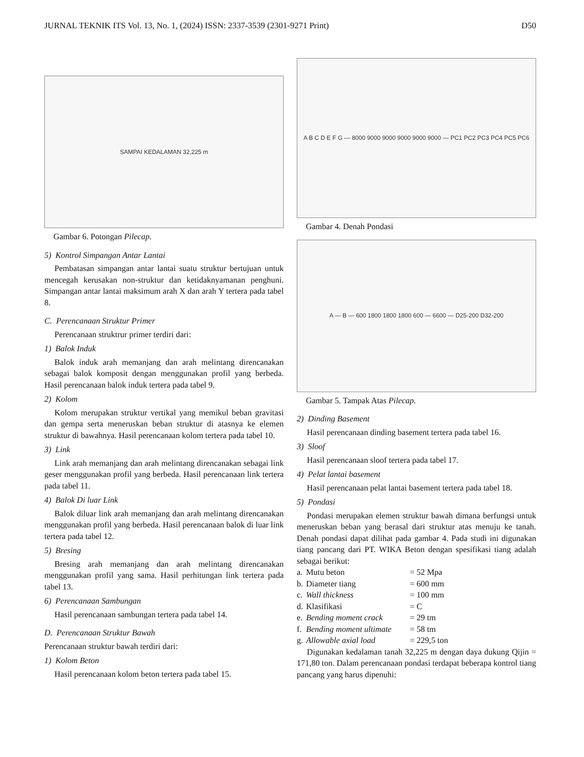JURNAL TEKNIK ITS Vol. 13, No. 1, (2024) ISSN: 2337-3539 (2301-9271 Print) D50
SAMPAI KEDALAMAN 32,225 m
Gambar 6. Potongan Pilecap.
5) Kontrol Simpangan Antar Lantai
Pembatasan simpangan antar lantai suatu struktur bertujuan untuk mencegah kerusakan non-struktur dan ketidaknyamanan penghuni. Simpangan antar lantai maksimum arah X dan arah Y tertera pada tabel 8.
C. Perencanaan Struktur Primer
Perencanaan struktrur primer terdiri dari:
1) Balok Induk
Balok induk arah memanjang dan arah melintang direncanakan sebagai balok komposit dengan menggunakan profil yang berbeda. Hasil perencanaan balok induk tertera pada tabel 9.
2) Kolom
Kolom merupakan struktur vertikal yang memikul beban gravitasi dan gempa serta meneruskan beban struktur di atasnya ke elemen struktur di bawahnya. Hasil perencanaan kolom tertera pada tabel 10.
3) Link
Link arah memanjang dan arah melintang direncanakan sebagai link geser menggunakan profil yang berbeda. Hasil perencanaan link tertera pada tabel 11.
4) Balok Di luar Link
Balok diluar link arah memanjang dan arah melintang direncanakan menggunakan profil yang berbeda. Hasil perencanaan balok di luar link tertera pada tabel 12.
5) Bresing
Bresing arah memanjang dan arah melintang direncanakan menggunakan profil yang sama. Hasil perhitungan link tertera pada tabel 13.
6) Perencanaan Sambungan
Hasil perencanaan sambungan tertera pada tabel 14.
D. Perencanaan Struktur Bawah
Perencanaan struktur bawah terdiri dari:
1) Kolom Beton
Hasil perencanaan kolom beton tertera pada tabel 15.
A B C D E F G — 8000 9000 9000 9000 9000 9000 — PC1 PC2 PC3 PC4 PC5 PC6
Gambar 4. Denah Pondasi
A — B — 600 1800 1800 1800 600 — 6600 — D25-200 D32-200
Gambar 5. Tampak Atas Pilecap.
2) Dinding Basement
Hasil perencanaan dinding basement tertera pada tabel 16.
3) Sloof
Hasil perencanaan sloof tertera pada tabel 17.
4) Pelat lantai basement
Hasil perencanaan pelat lantai basement tertera pada tabel 18.
5) Pondasi
Pondasi merupakan elemen struktur bawah dimana berfungsi untuk meneruskan beban yang berasal dari struktur atas menuju ke tanah. Denah pondasi dapat dilihat pada gambar 4. Pada studi ini digunakan tiang pancang dari PT. WIKA Beton dengan spesifikasi tiang adalah sebagai berikut:
| a. | Mutu beton | = 52 Mpa |
| b. | Diameter tiang | = 600 mm |
| c. | Wall thickness | = 100 mm |
| d. | Klasifikasi | = C |
| e. | Bending moment crack | = 29 tm |
| f. | Bending moment ultimate | = 58 tm |
| g. | Allowable axial load | = 229,5 ton |
Digunakan kedalaman tanah 32,225 m dengan daya dukung Qijin = 171,80 ton. Dalam perencanaan pondasi terdapat beberapa kontrol tiang pancang yang harus dipenuhi: